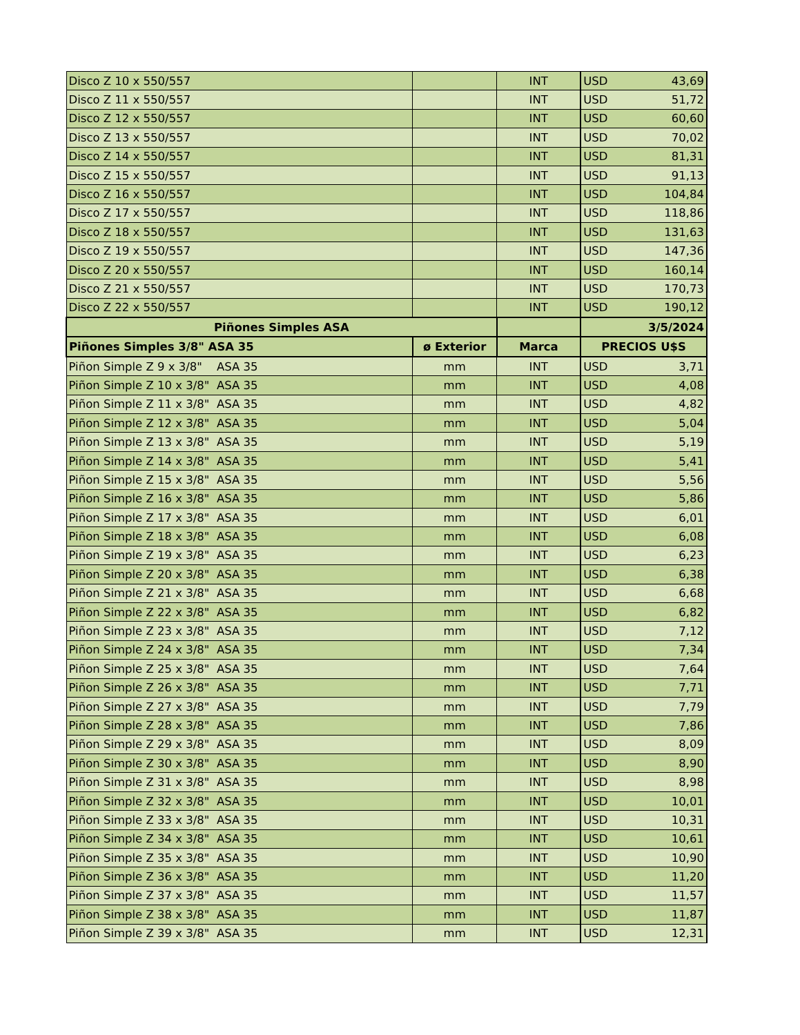| Disco Z 10 x 550/557 | | INT | USD | 43,69 |
| Disco Z 11 x 550/557 | | INT | USD | 51,72 |
| Disco Z 12 x 550/557 | | INT | USD | 60,60 |
| Disco Z 13 x 550/557 | | INT | USD | 70,02 |
| Disco Z 14 x 550/557 | | INT | USD | 81,31 |
| Disco Z 15 x 550/557 | | INT | USD | 91,13 |
| Disco Z 16 x 550/557 | | INT | USD | 104,84 |
| Disco Z 17 x 550/557 | | INT | USD | 118,86 |
| Disco Z 18 x 550/557 | | INT | USD | 131,63 |
| Disco Z 19 x 550/557 | | INT | USD | 147,36 |
| Disco Z 20 x 550/557 | | INT | USD | 160,14 |
| Disco Z 21 x 550/557 | | INT | USD | 170,73 |
| Disco Z 22 x 550/557 | | INT | USD | 190,12 |
| Piñones Simples ASA | | | 3/5/2024 | |
| Piñones Simples 3/8" ASA 35 | ø Exterior | Marca | PRECIOS U$S | |
| Piñon Simple Z 9 x 3/8" ASA 35 | mm | INT | USD | 3,71 |
| Piñon Simple Z 10 x 3/8" ASA 35 | mm | INT | USD | 4,08 |
| Piñon Simple Z 11 x 3/8" ASA 35 | mm | INT | USD | 4,82 |
| Piñon Simple Z 12 x 3/8" ASA 35 | mm | INT | USD | 5,04 |
| Piñon Simple Z 13 x 3/8" ASA 35 | mm | INT | USD | 5,19 |
| Piñon Simple Z 14 x 3/8" ASA 35 | mm | INT | USD | 5,41 |
| Piñon Simple Z 15 x 3/8" ASA 35 | mm | INT | USD | 5,56 |
| Piñon Simple Z 16 x 3/8" ASA 35 | mm | INT | USD | 5,86 |
| Piñon Simple Z 17 x 3/8" ASA 35 | mm | INT | USD | 6,01 |
| Piñon Simple Z 18 x 3/8" ASA 35 | mm | INT | USD | 6,08 |
| Piñon Simple Z 19 x 3/8" ASA 35 | mm | INT | USD | 6,23 |
| Piñon Simple Z 20 x 3/8" ASA 35 | mm | INT | USD | 6,38 |
| Piñon Simple Z 21 x 3/8" ASA 35 | mm | INT | USD | 6,68 |
| Piñon Simple Z 22 x 3/8" ASA 35 | mm | INT | USD | 6,82 |
| Piñon Simple Z 23 x 3/8" ASA 35 | mm | INT | USD | 7,12 |
| Piñon Simple Z 24 x 3/8" ASA 35 | mm | INT | USD | 7,34 |
| Piñon Simple Z 25 x 3/8" ASA 35 | mm | INT | USD | 7,64 |
| Piñon Simple Z 26 x 3/8" ASA 35 | mm | INT | USD | 7,71 |
| Piñon Simple Z 27 x 3/8" ASA 35 | mm | INT | USD | 7,79 |
| Piñon Simple Z 28 x 3/8" ASA 35 | mm | INT | USD | 7,86 |
| Piñon Simple Z 29 x 3/8" ASA 35 | mm | INT | USD | 8,09 |
| Piñon Simple Z 30 x 3/8" ASA 35 | mm | INT | USD | 8,90 |
| Piñon Simple Z 31 x 3/8" ASA 35 | mm | INT | USD | 8,98 |
| Piñon Simple Z 32 x 3/8" ASA 35 | mm | INT | USD | 10,01 |
| Piñon Simple Z 33 x 3/8" ASA 35 | mm | INT | USD | 10,31 |
| Piñon Simple Z 34 x 3/8" ASA 35 | mm | INT | USD | 10,61 |
| Piñon Simple Z 35 x 3/8" ASA 35 | mm | INT | USD | 10,90 |
| Piñon Simple Z 36 x 3/8" ASA 35 | mm | INT | USD | 11,20 |
| Piñon Simple Z 37 x 3/8" ASA 35 | mm | INT | USD | 11,57 |
| Piñon Simple Z 38 x 3/8" ASA 35 | mm | INT | USD | 11,87 |
| Piñon Simple Z 39 x 3/8" ASA 35 | mm | INT | USD | 12,31 |